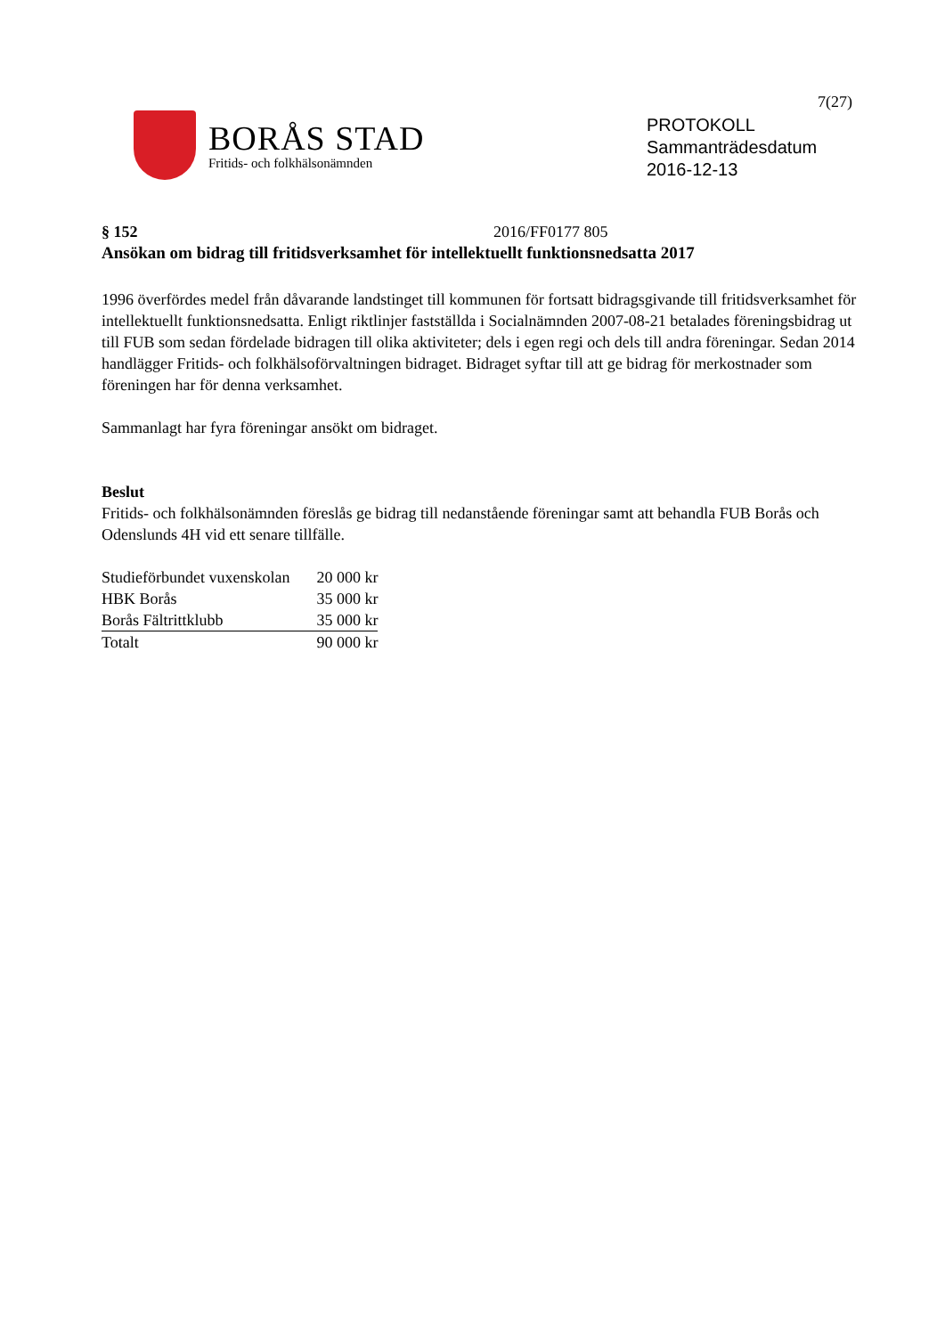7(27)
BORÅS STAD
Fritids- och folkhälsonämnden
PROTOKOLL
Sammanträdesdatum
2016-12-13
§ 152 2016/FF0177 805
Ansökan om bidrag till fritidsverksamhet för intellektuellt funktionsnedsatta 2017
1996 överfördes medel från dåvarande landstinget till kommunen för fortsatt bidragsgivande till fritidsverksamhet för intellektuellt funktionsnedsatta. Enligt riktlinjer fastställda i Socialnämnden 2007-08-21 betalades föreningsbidrag ut till FUB som sedan fördelade bidragen till olika aktiviteter; dels i egen regi och dels till andra föreningar. Sedan 2014 handlägger Fritids- och folkhälsoförvaltningen bidraget. Bidraget syftar till att ge bidrag för merkostnader som föreningen har för denna verksamhet.
Sammanlagt har fyra föreningar ansökt om bidraget.
Beslut
Fritids- och folkhälsonämnden föreslås ge bidrag till nedanstående föreningar samt att behandla FUB Borås och Odenslunds 4H vid ett senare tillfälle.
| Studieförbundet vuxenskolan | 20 000 kr |
| HBK Borås | 35 000 kr |
| Borås Fältrittklubb | 35 000 kr |
| Totalt | 90 000 kr |